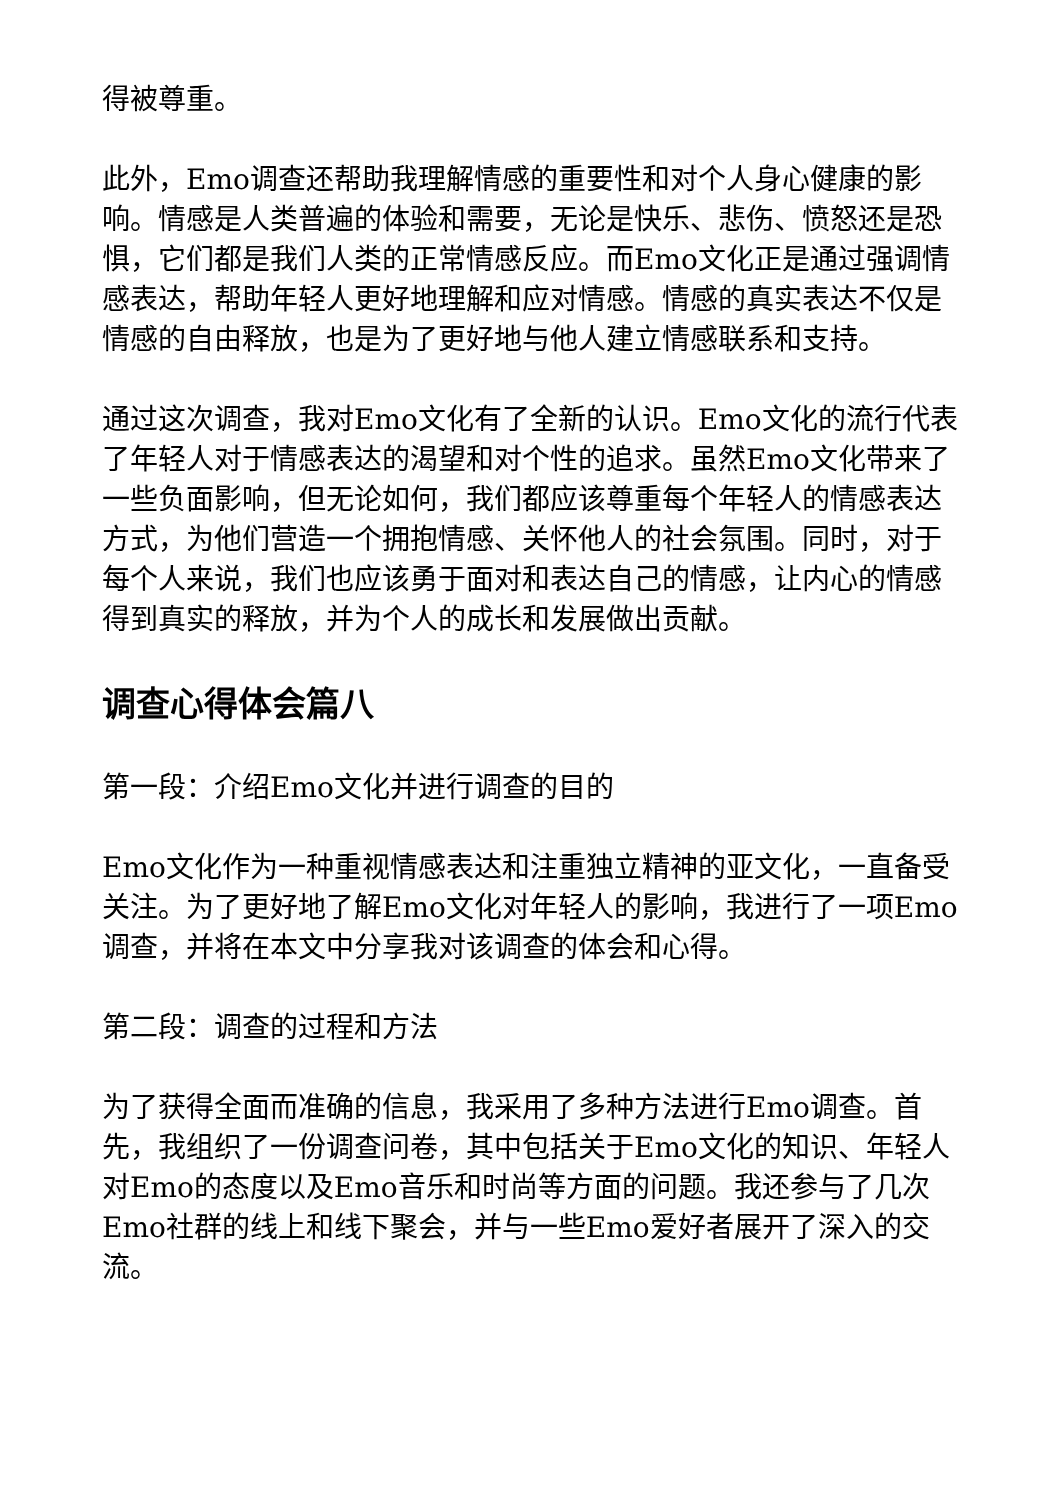得被尊重。
此外，Emo调查还帮助我理解情感的重要性和对个人身心健康的影响。情感是人类普遍的体验和需要，无论是快乐、悲伤、愤怒还是恐惧，它们都是我们人类的正常情感反应。而Emo文化正是通过强调情感表达，帮助年轻人更好地理解和应对情感。情感的真实表达不仅是情感的自由释放，也是为了更好地与他人建立情感联系和支持。
通过这次调查，我对Emo文化有了全新的认识。Emo文化的流行代表了年轻人对于情感表达的渴望和对个性的追求。虽然Emo文化带来了一些负面影响，但无论如何，我们都应该尊重每个年轻人的情感表达方式，为他们营造一个拥抱情感、关怀他人的社会氛围。同时，对于每个人来说，我们也应该勇于面对和表达自己的情感，让内心的情感得到真实的释放，并为个人的成长和发展做出贡献。
调查心得体会篇八
第一段：介绍Emo文化并进行调查的目的
Emo文化作为一种重视情感表达和注重独立精神的亚文化，一直备受关注。为了更好地了解Emo文化对年轻人的影响，我进行了一项Emo调查，并将在本文中分享我对该调查的体会和心得。
第二段：调查的过程和方法
为了获得全面而准确的信息，我采用了多种方法进行Emo调查。首先，我组织了一份调查问卷，其中包括关于Emo文化的知识、年轻人对Emo的态度以及Emo音乐和时尚等方面的问题。我还参与了几次Emo社群的线上和线下聚会，并与一些Emo爱好者展开了深入的交流。